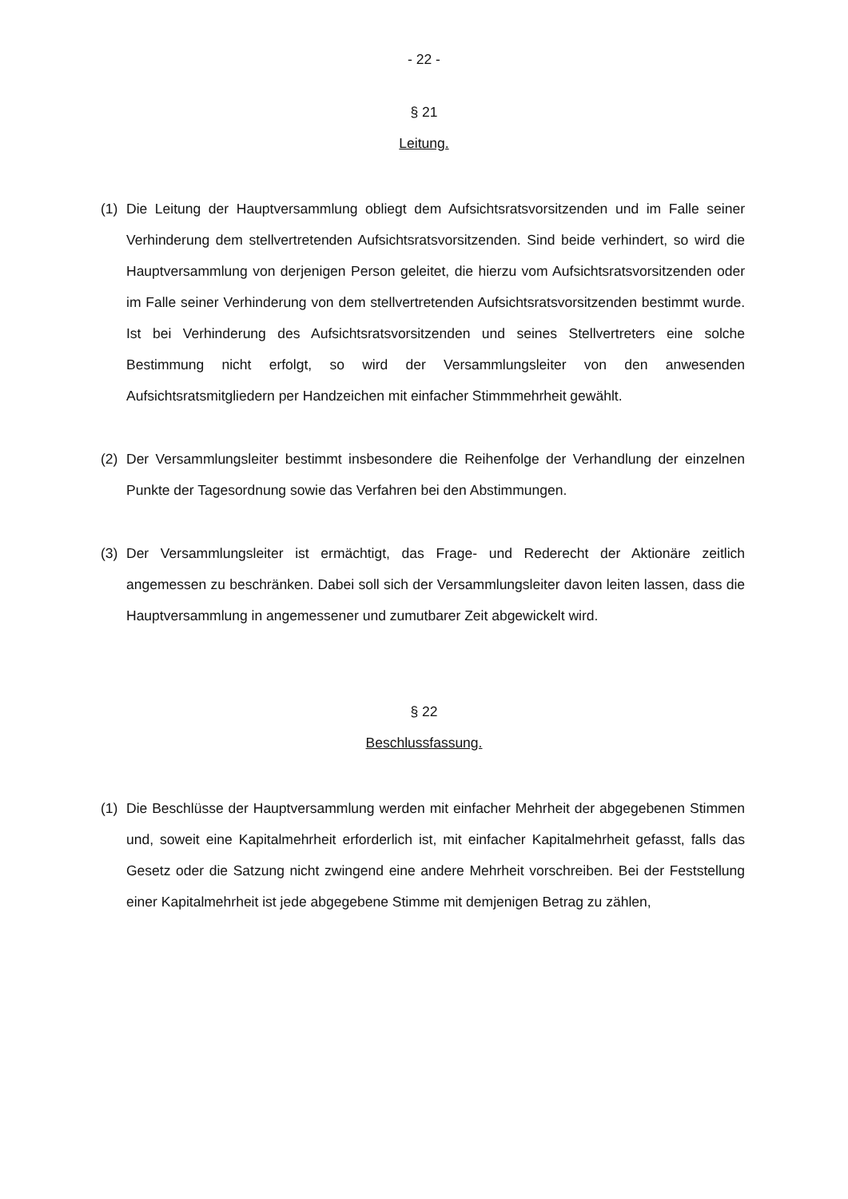- 22 -
§ 21
Leitung.
(1) Die Leitung der Hauptversammlung obliegt dem Aufsichtsratsvorsitzenden und im Falle seiner Verhinderung dem stellvertretenden Aufsichtsratsvorsitzenden. Sind beide verhindert, so wird die Hauptversammlung von derjenigen Person geleitet, die hierzu vom Aufsichtsratsvorsitzenden oder im Falle seiner Verhinderung von dem stellvertretenden Aufsichtsratsvorsitzenden bestimmt wurde. Ist bei Verhinderung des Aufsichtsratsvorsitzenden und seines Stellvertreters eine solche Bestimmung nicht erfolgt, so wird der Versammlungsleiter von den anwesenden Aufsichtsratsmitgliedern per Handzeichen mit einfacher Stimmmehrheit gewählt.
(2) Der Versammlungsleiter bestimmt insbesondere die Reihenfolge der Verhandlung der einzelnen Punkte der Tagesordnung sowie das Verfahren bei den Abstimmungen.
(3) Der Versammlungsleiter ist ermächtigt, das Frage- und Rederecht der Aktionäre zeitlich angemessen zu beschränken. Dabei soll sich der Versammlungsleiter davon leiten lassen, dass die Hauptversammlung in angemessener und zumutbarer Zeit abgewickelt wird.
§ 22
Beschlussfassung.
(1) Die Beschlüsse der Hauptversammlung werden mit einfacher Mehrheit der abgegebenen Stimmen und, soweit eine Kapitalmehrheit erforderlich ist, mit einfacher Kapitalmehrheit gefasst, falls das Gesetz oder die Satzung nicht zwingend eine andere Mehrheit vorschreiben. Bei der Feststellung einer Kapitalmehrheit ist jede abgegebene Stimme mit demjenigen Betrag zu zählen,